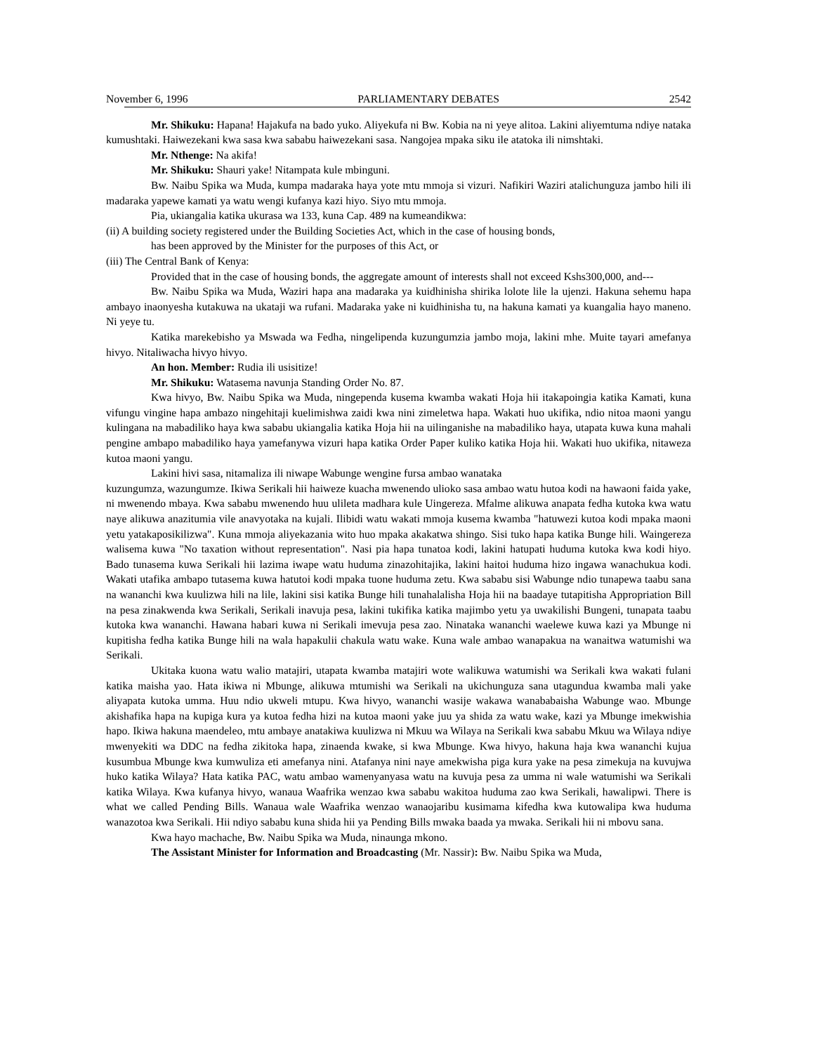November 6, 1996 PARLIAMENTARY DEBATES 2542
Mr. Shikuku: Hapana! Hajakufa na bado yuko. Aliyekufa ni Bw. Kobia na ni yeye alitoa. Lakini aliyemtuma ndiye nataka kumushtaki. Haiwezekani kwa sasa kwa sababu haiwezekani sasa. Nangojea mpaka siku ile atatoka ili nimshtaki.
Mr. Nthenge: Na akifa!
Mr. Shikuku: Shauri yake! Nitampata kule mbinguni.
Bw. Naibu Spika wa Muda, kumpa madaraka haya yote mtu mmoja si vizuri. Nafikiri Waziri atalichunguza jambo hili ili madaraka yapewe kamati ya watu wengi kufanya kazi hiyo. Siyo mtu mmoja.
Pia, ukiangalia katika ukurasa wa 133, kuna Cap. 489 na kumeandikwa:
(ii) A building society registered under the Building Societies Act, which in the case of housing bonds,
has been approved by the Minister for the purposes of this Act, or
(iii) The Central Bank of Kenya:
Provided that in the case of housing bonds, the aggregate amount of interests shall not exceed Kshs300,000, and---
Bw. Naibu Spika wa Muda, Waziri hapa ana madaraka ya kuidhinisha shirika lolote lile la ujenzi. Hakuna sehemu hapa ambayo inaonyesha kutakuwa na ukataji wa rufani. Madaraka yake ni kuidhinisha tu, na hakuna kamati ya kuangalia hayo maneno. Ni yeye tu.
Katika marekebisho ya Mswada wa Fedha, ningelipenda kuzungumzia jambo moja, lakini mhe. Muite tayari amefanya hivyo. Nitaliwacha hivyo hivyo.
An hon. Member: Rudia ili usisitize!
Mr. Shikuku: Watasema navunja Standing Order No. 87.
Kwa hivyo, Bw. Naibu Spika wa Muda, ningependa kusema kwamba wakati Hoja hii itakapoingia katika Kamati, kuna vifungu vingine hapa ambazo ningehitaji kuelimishwa zaidi kwa nini zimeletwa hapa. Wakati huo ukifika, ndio nitoa maoni yangu kulingana na mabadiliko haya kwa sababu ukiangalia katika Hoja hii na uilinganishe na mabadiliko haya, utapata kuwa kuna mahali pengine ambapo mabadiliko haya yamefanywa vizuri hapa katika Order Paper kuliko katika Hoja hii. Wakati huo ukifika, nitaweza kutoa maoni yangu.
Lakini hivi sasa, nitamaliza ili niwape Wabunge wengine fursa ambao wanataka
kuzungumza, wazungumze. Ikiwa Serikali hii haiweze kuacha mwenendo ulioko sasa ambao watu hutoa kodi na hawaoni faida yake, ni mwenendo mbaya. Kwa sababu mwenendo huu ulileta madhara kule Uingereza. Mfalme alikuwa anapata fedha kutoka kwa watu naye alikuwa anazitumia vile anavyotaka na kujali. Ilibidi watu wakati mmoja kusema kwamba "hatuwezi kutoa kodi mpaka maoni yetu yatakaposikilizwa". Kuna mmoja aliyekazania wito huo mpaka akakatwa shingo. Sisi tuko hapa katika Bunge hili. Waingereza walisema kuwa "No taxation without representation". Nasi pia hapa tunatoa kodi, lakini hatupati huduma kutoka kwa kodi hiyo. Bado tunasema kuwa Serikali hii lazima iwape watu huduma zinazohitajika, lakini haitoi huduma hizo ingawa wanachukua kodi. Wakati utafika ambapo tutasema kuwa hatutoi kodi mpaka tuone huduma zetu. Kwa sababu sisi Wabunge ndio tunapewa taabu sana na wananchi kwa kuulizwa hili na lile, lakini sisi katika Bunge hili tunahalalisha Hoja hii na baadaye tutapitisha Appropriation Bill na pesa zinakwenda kwa Serikali, Serikali inavuja pesa, lakini tukifika katika majimbo yetu ya uwakilishi Bungeni, tunapata taabu kutoka kwa wananchi. Hawana habari kuwa ni Serikali imevuja pesa zao. Ninataka wananchi waelewe kuwa kazi ya Mbunge ni kupitisha fedha katika Bunge hili na wala hapakulii chakula watu wake. Kuna wale ambao wanapakua na wanaitwa watumishi wa Serikali.
Ukitaka kuona watu walio matajiri, utapata kwamba matajiri wote walikuwa watumishi wa Serikali kwa wakati fulani katika maisha yao. Hata ikiwa ni Mbunge, alikuwa mtumishi wa Serikali na ukichunguza sana utagundua kwamba mali yake aliyapata kutoka umma. Huu ndio ukweli mtupu. Kwa hivyo, wananchi wasije wakawa wanababaisha Wabunge wao. Mbunge akishafika hapa na kupiga kura ya kutoa fedha hizi na kutoa maoni yake juu ya shida za watu wake, kazi ya Mbunge imekwishia hapo. Ikiwa hakuna maendeleo, mtu ambaye anatakiwa kuulizwa ni Mkuu wa Wilaya na Serikali kwa sababu Mkuu wa Wilaya ndiye mwenyekiti wa DDC na fedha zikitoka hapa, zinaenda kwake, si kwa Mbunge. Kwa hivyo, hakuna haja kwa wananchi kujua kusumbua Mbunge kwa kumwuliza eti amefanya nini. Atafanya nini naye amekwisha piga kura yake na pesa zimekuja na kuvujwa huko katika Wilaya? Hata katika PAC, watu ambao wamenyanyasa watu na kuvuja pesa za umma ni wale watumishi wa Serikali katika Wilaya. Kwa kufanya hivyo, wanaua Waafrika wenzao kwa sababu wakitoa huduma zao kwa Serikali, hawalipwi. There is what we called Pending Bills. Wanaua wale Waafrika wenzao wanaojaribu kusimama kifedha kwa kutowalipa kwa huduma wanazotoa kwa Serikali. Hii ndiyo sababu kuna shida hii ya Pending Bills mwaka baada ya mwaka. Serikali hii ni mbovu sana.
Kwa hayo machache, Bw. Naibu Spika wa Muda, ninaunga mkono.
The Assistant Minister for Information and Broadcasting (Mr. Nassir): Bw. Naibu Spika wa Muda,